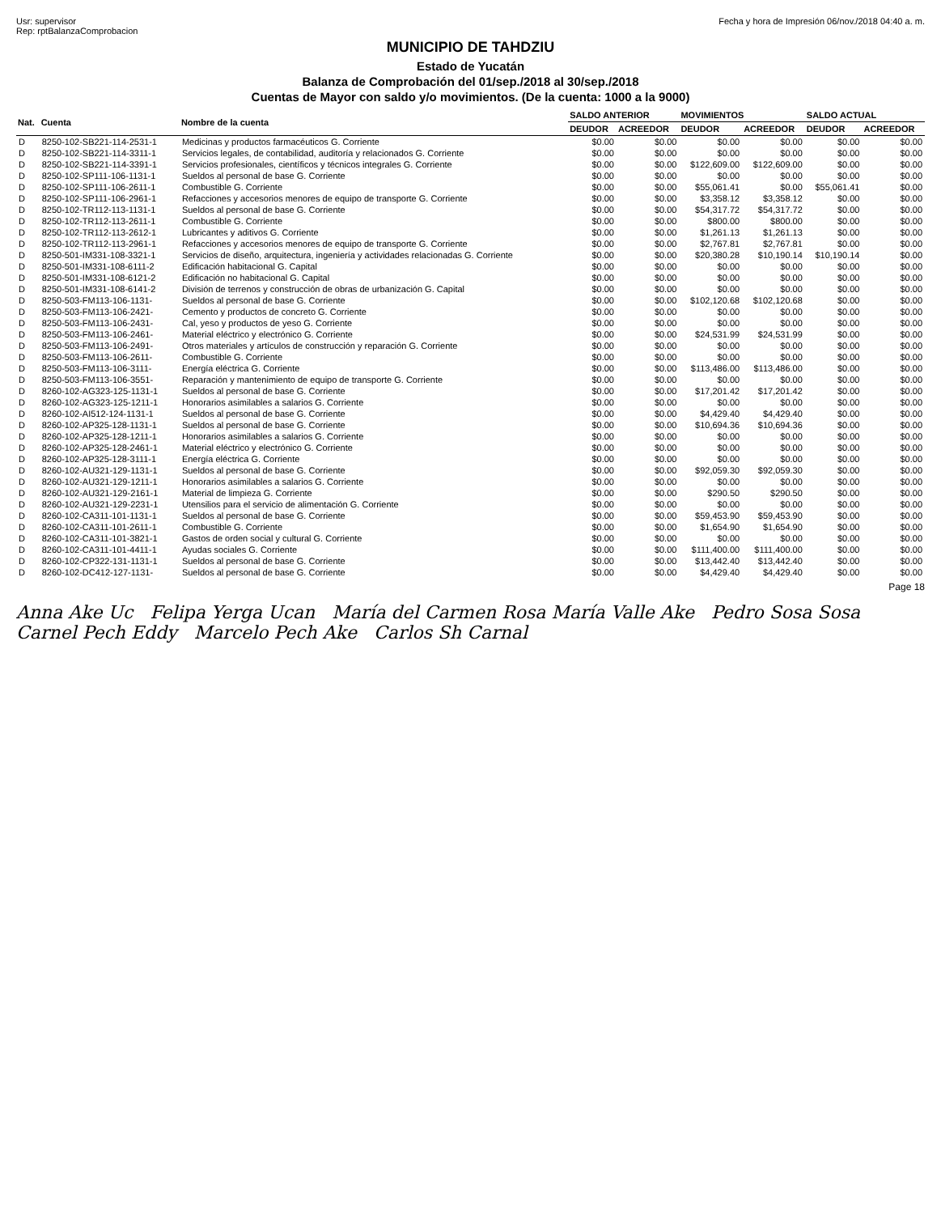Usr: supervisor
Rep: rptBalanzaComprobacion
Fecha y hora de Impresión 06/nov./2018 04:40 a. m.
MUNICIPIO DE TAHDZIU
Estado de Yucatán
Balanza de Comprobación del 01/sep./2018 al 30/sep./2018
Cuentas de Mayor con saldo y/o movimientos. (De la cuenta: 1000 a la 9000)
| Nat. | Cuenta | Nombre de la cuenta | SALDO ANTERIOR | | MOVIMIENTOS | | SALDO ACTUAL | |
| --- | --- | --- | --- | --- | --- | --- | --- | --- |
| | | | DEUDOR | ACREEDOR | DEUDOR | ACREEDOR | DEUDOR | ACREEDOR |
| D | 8250-102-SB221-114-2531-1 | Medicinas y productos farmacéuticos G. Corriente | $0.00 | $0.00 | $0.00 | $0.00 | $0.00 | $0.00 |
| D | 8250-102-SB221-114-3311-1 | Servicios legales, de contabilidad, auditoría y relacionados G. Corriente | $0.00 | $0.00 | $0.00 | $0.00 | $0.00 | $0.00 |
| D | 8250-102-SB221-114-3391-1 | Servicios profesionales, científicos y técnicos integrales G. Corriente | $0.00 | $0.00 | $122,609.00 | $122,609.00 | $0.00 | $0.00 |
| D | 8250-102-SP111-106-1131-1 | Sueldos al personal de base G. Corriente | $0.00 | $0.00 | $0.00 | $0.00 | $0.00 | $0.00 |
| D | 8250-102-SP111-106-2611-1 | Combustible G. Corriente | $0.00 | $0.00 | $55,061.41 | $0.00 | $55,061.41 | $0.00 |
| D | 8250-102-SP111-106-2961-1 | Refacciones y accesorios menores de equipo de transporte G. Corriente | $0.00 | $0.00 | $3,358.12 | $3,358.12 | $0.00 | $0.00 |
| D | 8250-102-TR112-113-1131-1 | Sueldos al personal de base G. Corriente | $0.00 | $0.00 | $54,317.72 | $54,317.72 | $0.00 | $0.00 |
| D | 8250-102-TR112-113-2611-1 | Combustible G. Corriente | $0.00 | $0.00 | $800.00 | $800.00 | $0.00 | $0.00 |
| D | 8250-102-TR112-113-2612-1 | Lubricantes y aditivos G. Corriente | $0.00 | $0.00 | $1,261.13 | $1,261.13 | $0.00 | $0.00 |
| D | 8250-102-TR112-113-2961-1 | Refacciones y accesorios menores de equipo de transporte G. Corriente | $0.00 | $0.00 | $2,767.81 | $2,767.81 | $0.00 | $0.00 |
| D | 8250-501-IM331-108-3321-1 | Servicios de diseño, arquitectura, ingeniería y actividades relacionadas G. Corriente | $0.00 | $0.00 | $20,380.28 | $10,190.14 | $10,190.14 | $0.00 |
| D | 8250-501-IM331-108-6111-2 | Edificación habitacional G. Capital | $0.00 | $0.00 | $0.00 | $0.00 | $0.00 | $0.00 |
| D | 8250-501-IM331-108-6121-2 | Edificación no habitacional G. Capital | $0.00 | $0.00 | $0.00 | $0.00 | $0.00 | $0.00 |
| D | 8250-501-IM331-108-6141-2 | División de terrenos y construcción de obras de urbanización G. Capital | $0.00 | $0.00 | $0.00 | $0.00 | $0.00 | $0.00 |
| D | 8250-503-FM113-106-1131- | Sueldos al personal de base G. Corriente | $0.00 | $0.00 | $102,120.68 | $102,120.68 | $0.00 | $0.00 |
| D | 8250-503-FM113-106-2421- | Cemento y productos de concreto G. Corriente | $0.00 | $0.00 | $0.00 | $0.00 | $0.00 | $0.00 |
| D | 8250-503-FM113-106-2431- | Cal, yeso y productos de yeso G. Corriente | $0.00 | $0.00 | $0.00 | $0.00 | $0.00 | $0.00 |
| D | 8250-503-FM113-106-2461- | Material eléctrico y electrónico G. Corriente | $0.00 | $0.00 | $24,531.99 | $24,531.99 | $0.00 | $0.00 |
| D | 8250-503-FM113-106-2491- | Otros materiales y artículos de construcción y reparación G. Corriente | $0.00 | $0.00 | $0.00 | $0.00 | $0.00 | $0.00 |
| D | 8250-503-FM113-106-2611- | Combustible G. Corriente | $0.00 | $0.00 | $0.00 | $0.00 | $0.00 | $0.00 |
| D | 8250-503-FM113-106-3111- | Energía eléctrica G. Corriente | $0.00 | $0.00 | $113,486.00 | $113,486.00 | $0.00 | $0.00 |
| D | 8250-503-FM113-106-3551- | Reparación y mantenimiento de equipo de transporte G. Corriente | $0.00 | $0.00 | $0.00 | $0.00 | $0.00 | $0.00 |
| D | 8260-102-AG323-125-1131-1 | Sueldos al personal de base G. Corriente | $0.00 | $0.00 | $17,201.42 | $17,201.42 | $0.00 | $0.00 |
| D | 8260-102-AG323-125-1211-1 | Honorarios asimilables a salarios G. Corriente | $0.00 | $0.00 | $0.00 | $0.00 | $0.00 | $0.00 |
| D | 8260-102-AI512-124-1131-1 | Sueldos al personal de base G. Corriente | $0.00 | $0.00 | $4,429.40 | $4,429.40 | $0.00 | $0.00 |
| D | 8260-102-AP325-128-1131-1 | Sueldos al personal de base G. Corriente | $0.00 | $0.00 | $10,694.36 | $10,694.36 | $0.00 | $0.00 |
| D | 8260-102-AP325-128-1211-1 | Honorarios asimilables a salarios G. Corriente | $0.00 | $0.00 | $0.00 | $0.00 | $0.00 | $0.00 |
| D | 8260-102-AP325-128-2461-1 | Material eléctrico y electrónico G. Corriente | $0.00 | $0.00 | $0.00 | $0.00 | $0.00 | $0.00 |
| D | 8260-102-AP325-128-3111-1 | Energía eléctrica G. Corriente | $0.00 | $0.00 | $0.00 | $0.00 | $0.00 | $0.00 |
| D | 8260-102-AU321-129-1131-1 | Sueldos al personal de base G. Corriente | $0.00 | $0.00 | $92,059.30 | $92,059.30 | $0.00 | $0.00 |
| D | 8260-102-AU321-129-1211-1 | Honorarios asimilables a salarios G. Corriente | $0.00 | $0.00 | $0.00 | $0.00 | $0.00 | $0.00 |
| D | 8260-102-AU321-129-2161-1 | Material de limpieza G. Corriente | $0.00 | $0.00 | $290.50 | $290.50 | $0.00 | $0.00 |
| D | 8260-102-AU321-129-2231-1 | Utensilios para el servicio de alimentación G. Corriente | $0.00 | $0.00 | $0.00 | $0.00 | $0.00 | $0.00 |
| D | 8260-102-CA311-101-1131-1 | Sueldos al personal de base G. Corriente | $0.00 | $0.00 | $59,453.90 | $59,453.90 | $0.00 | $0.00 |
| D | 8260-102-CA311-101-2611-1 | Combustible G. Corriente | $0.00 | $0.00 | $1,654.90 | $1,654.90 | $0.00 | $0.00 |
| D | 8260-102-CA311-101-3821-1 | Gastos de orden social y cultural G. Corriente | $0.00 | $0.00 | $0.00 | $0.00 | $0.00 | $0.00 |
| D | 8260-102-CA311-101-4411-1 | Ayudas sociales G. Corriente | $0.00 | $0.00 | $111,400.00 | $111,400.00 | $0.00 | $0.00 |
| D | 8260-102-CP322-131-1131-1 | Sueldos al personal de base G. Corriente | $0.00 | $0.00 | $13,442.40 | $13,442.40 | $0.00 | $0.00 |
| D | 8260-102-DC412-127-1131- | Sueldos al personal de base G. Corriente | $0.00 | $0.00 | $4,429.40 | $4,429.40 | $0.00 | $0.00 |
Page 18
Anna Ake Uc Felipa Yerga Ucan María del Carmen Rosa María Valle Ake Pedro Sosa Sosa Carnel Pech Eddy Marcelo Pech Ake Carlos Sh Carnal